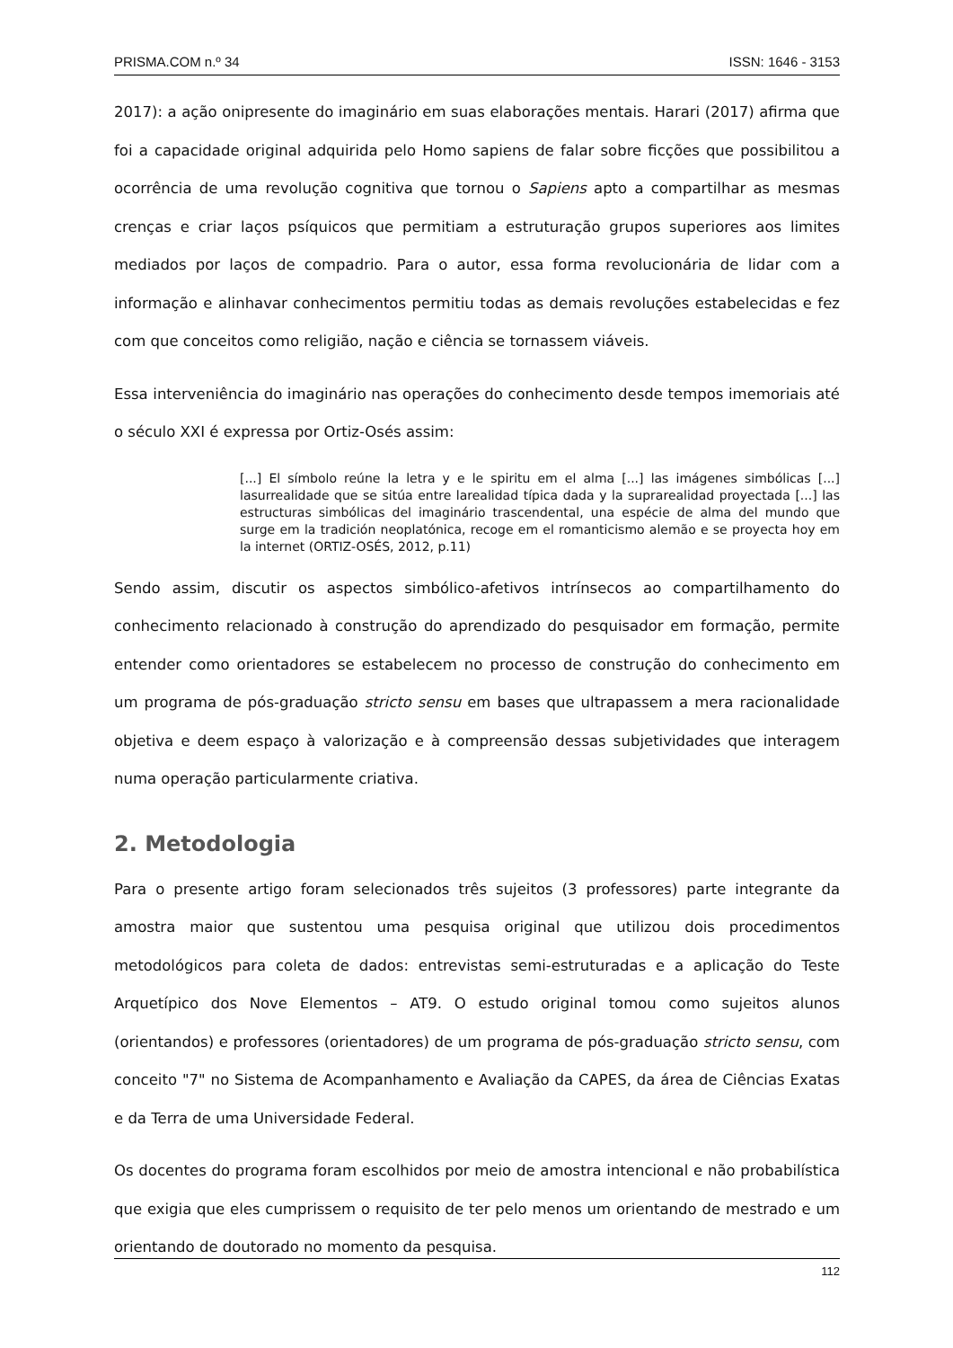PRISMA.COM n.º 34 ISSN: 1646 - 3153
2017): a ação onipresente do imaginário em suas elaborações mentais. Harari (2017) afirma que foi a capacidade original adquirida pelo Homo sapiens de falar sobre ficções que possibilitou a ocorrência de uma revolução cognitiva que tornou o Sapiens apto a compartilhar as mesmas crenças e criar laços psíquicos que permitiam a estruturação grupos superiores aos limites mediados por laços de compadrio. Para o autor, essa forma revolucionária de lidar com a informação e alinhavar conhecimentos permitiu todas as demais revoluções estabelecidas e fez com que conceitos como religião, nação e ciência se tornassem viáveis.
Essa interveniência do imaginário nas operações do conhecimento desde tempos imemoriais até o século XXI é expressa por Ortiz-Osés assim:
[...] El símbolo reúne la letra y e le spiritu em el alma [...] las imágenes simbólicas [...] lasurrealidade que se sitúa entre larealidad típica dada y la suprarealidad proyectada [...] las estructuras simbólicas del imaginário trascendental, una espécie de alma del mundo que surge em la tradición neoplatónica, recoge em el romanticismo alemão e se proyecta hoy em la internet (ORTIZ-OSÉS, 2012, p.11)
Sendo assim, discutir os aspectos simbólico-afetivos intrínsecos ao compartilhamento do conhecimento relacionado à construção do aprendizado do pesquisador em formação, permite entender como orientadores se estabelecem no processo de construção do conhecimento em um programa de pós-graduação stricto sensu em bases que ultrapassem a mera racionalidade objetiva e deem espaço à valorização e à compreensão dessas subjetividades que interagem numa operação particularmente criativa.
2. Metodologia
Para o presente artigo foram selecionados três sujeitos (3 professores) parte integrante da amostra maior que sustentou uma pesquisa original que utilizou dois procedimentos metodológicos para coleta de dados: entrevistas semi-estruturadas e a aplicação do Teste Arquetípico dos Nove Elementos – AT9. O estudo original tomou como sujeitos alunos (orientandos) e professores (orientadores) de um programa de pós-graduação stricto sensu, com conceito "7" no Sistema de Acompanhamento e Avaliação da CAPES, da área de Ciências Exatas e da Terra de uma Universidade Federal.
Os docentes do programa foram escolhidos por meio de amostra intencional e não probabilística que exigia que eles cumprissem o requisito de ter pelo menos um orientando de mestrado e um orientando de doutorado no momento da pesquisa.
112